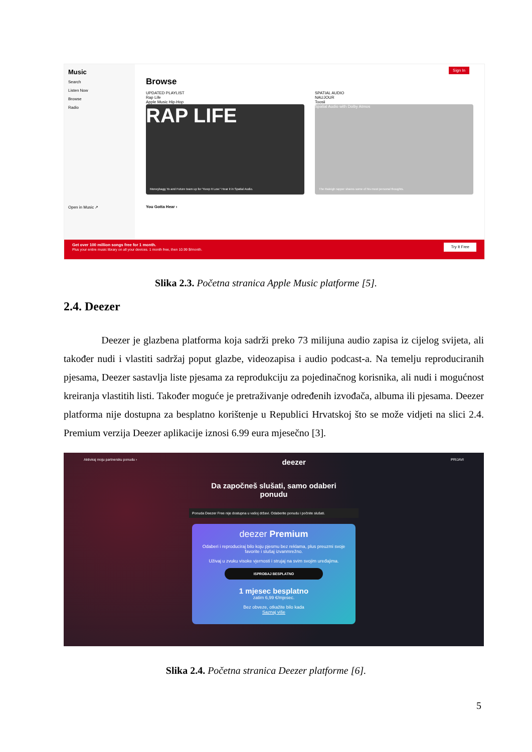Music
Search
Listen Now
Browse
Radio
Open in Music ↗
Sign In
Browse
UPDATED PLAYLIST
Rap Life
Apple Music Hip-Hop
RAP LIFE
Moneybagg Yo and Future team up for "Keep It Low." Hear it in Spatial Audio.
SPATIAL AUDIO
NAUJOUR
Toosii
Spatial Audio with Dolby Atmos
The Raleigh rapper shares some of his most personal thoughts.
You Gotta Hear ›
Get over 100 million songs free for 1 month.
Plus your entire music library on all your devices. 1 month free, then 10.99 $/month.
Try It Free
Slika 2.3. Početna stranica Apple Music platforme [5].
2.4. Deezer
Deezer je glazbena platforma koja sadrži preko 73 milijuna audio zapisa iz cijelog svijeta, ali također nudi i vlastiti sadržaj poput glazbe, videozapisa i audio podcast-a. Na temelju reproduciranih pjesama, Deezer sastavlja liste pjesama za reprodukciju za pojedinačnog korisnika, ali nudi i mogućnost kreiranja vlastitih listi. Također moguće je pretraživanje određenih izvođača, albuma ili pjesama. Deezer platforma nije dostupna za besplatno korištenje u Republici Hrvatskoj što se može vidjeti na slici 2.4. Premium verzija Deezer aplikacije iznosi 6.99 eura mjesečno [3].
Aktiviraj moju partnersku ponudu ›
deezer
PRIJAVI
Da započneš slušati, samo odaberi
ponudu
Ponuda Deezer Free nije dostupna u vašoj državi. Odaberite ponudu i počnite slušati.
deezer Premium
Odaberi i reproduciraj bilo koju pjesmu bez reklama, plus preuzmi svoje favorite i slušaj izvanmrežno.
Uživaj u zvuku visoke vjernosti i strujaj na svim svojim uređajima.
ISPROBAJ BESPLATNO
1 mjesec besplatno
zatim 6,99 €/mjesec.
Bez obveze, otkažite bilo kada
Saznaj više
Slika 2.4. Početna stranica Deezer platforme [6].
5